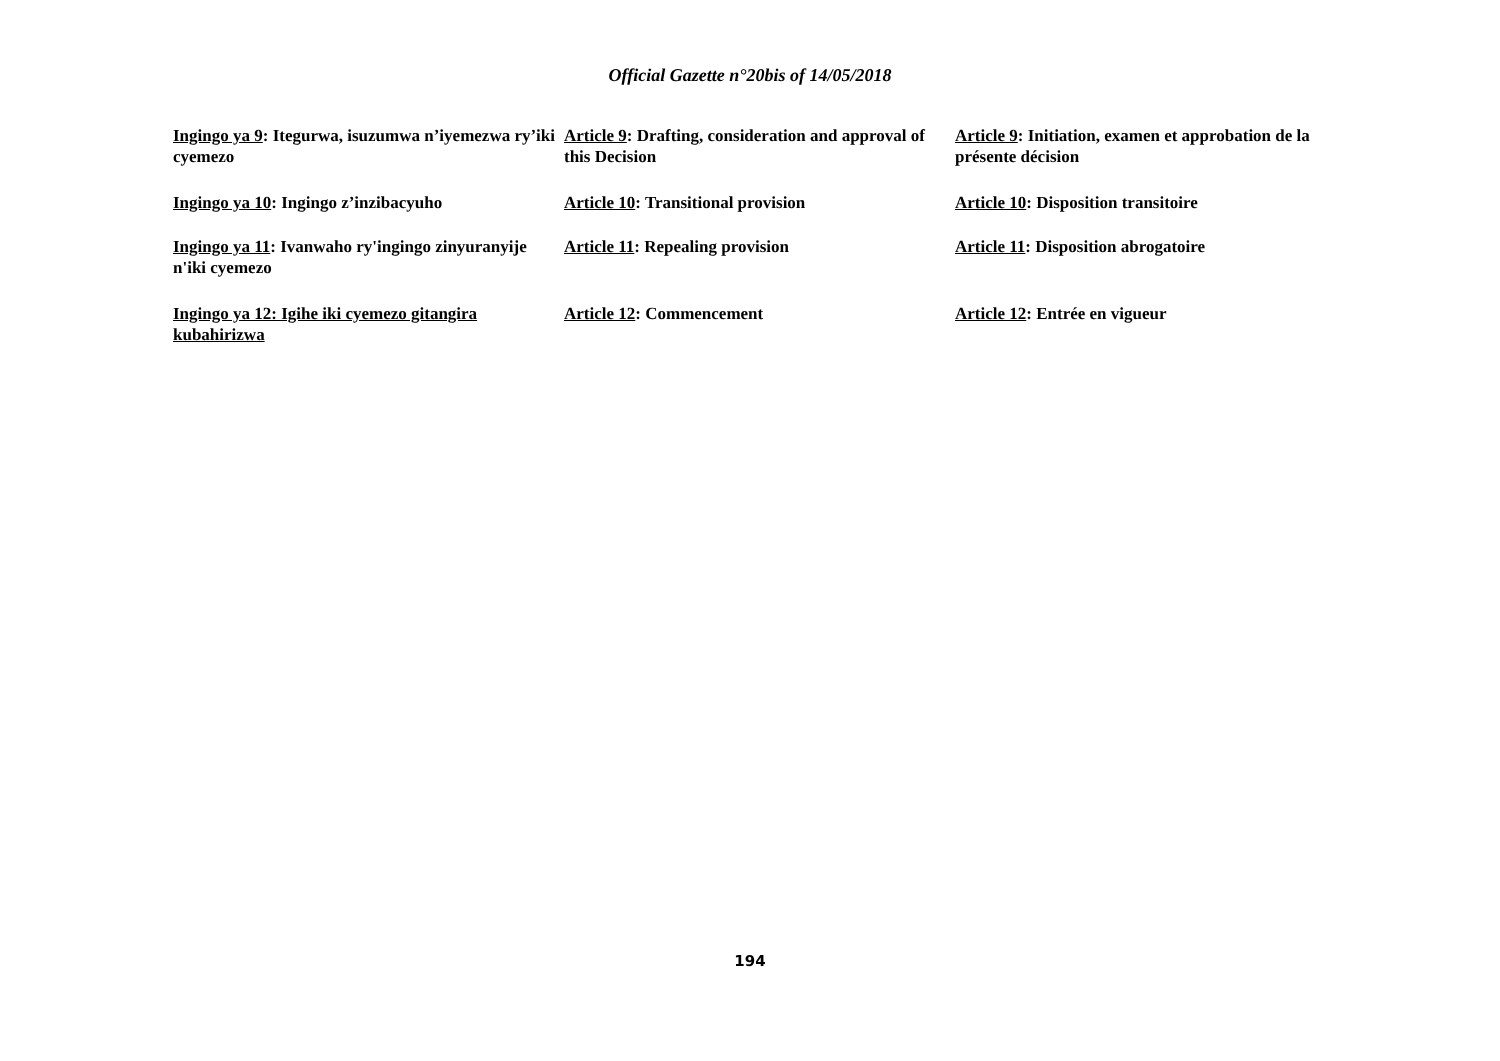Official Gazette n°20bis of 14/05/2018
Ingingo ya 9: Itegurwa, isuzumwa n’iyemezwa ry’iki cyemezo
Ingingo ya 10: Ingingo z’inzibacyuho
Ingingo ya 11: Ivanwaho ry'ingingo zinyuranyije n'iki cyemezo
Ingingo ya 12: Igihe iki cyemezo gitangira kubahirizwa
Article 9: Drafting, consideration and approval of this Decision
Article 10: Transitional provision
Article 11: Repealing provision
Article 12: Commencement
Article 9: Initiation, examen et approbation de la présente décision
Article 10: Disposition transitoire
Article 11: Disposition abrogatoire
Article 12: Entrée en vigueur
194